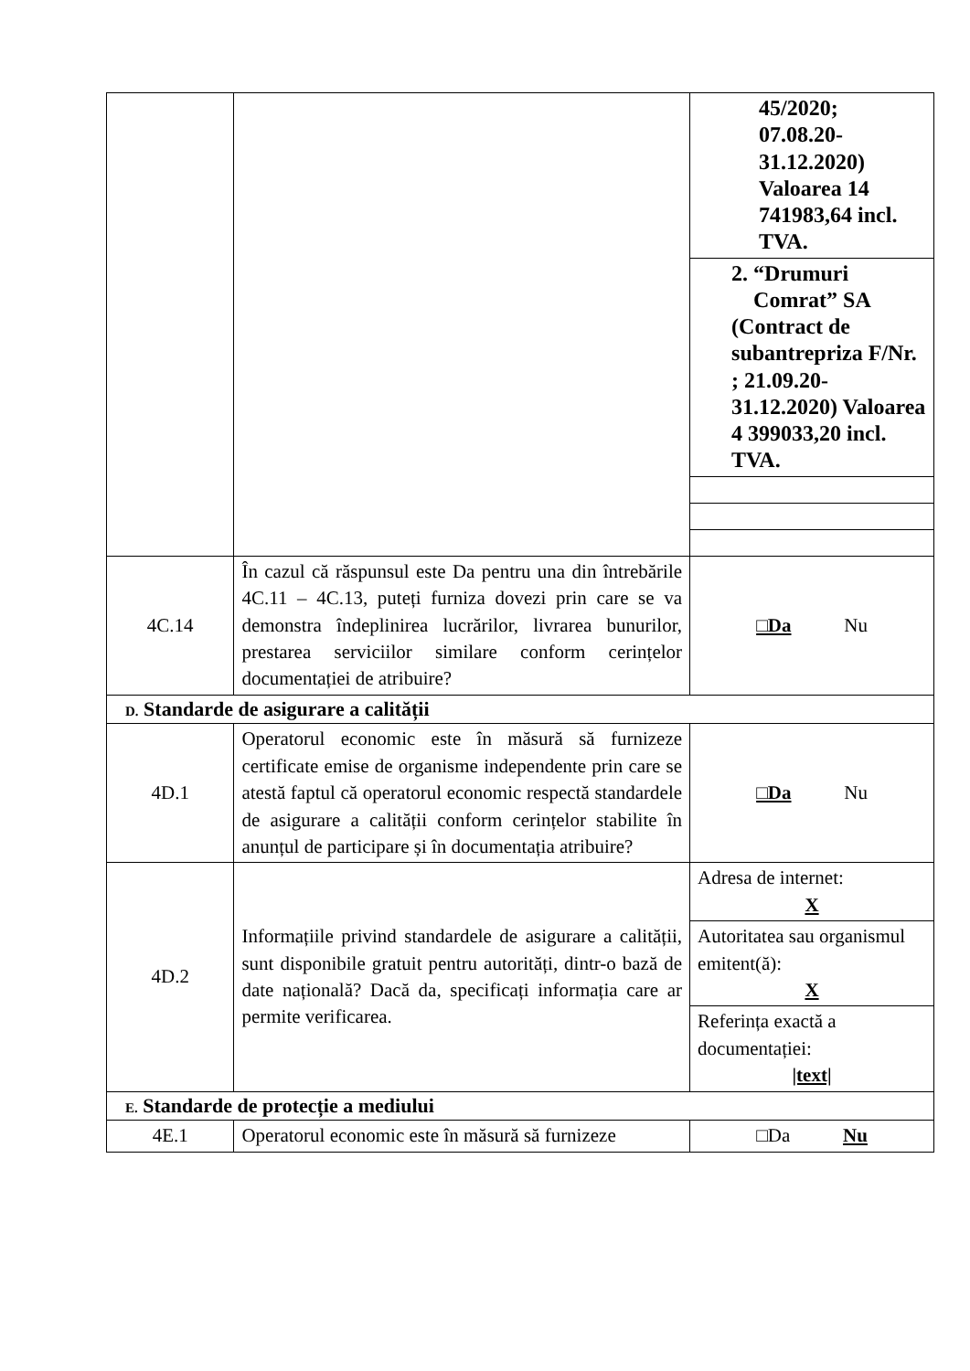| | | 45/2020; 07.08.20-31.12.2020) Valoarea 14 741983,64 incl. TVA. |
| | | 2. “Drumuri Comrat” SA (Contract de subantrepriza F/Nr. ; 21.09.20-31.12.2020) Valoarea 4 399033,20 incl. TVA. |
| 4C.14 | În cazul că răspunsul este Da pentru una din întrebările 4C.11 – 4C.13, puteți furniza dovezi prin care se va demonstra îndeplinirea lucrărilor, livrarea bunurilor, prestarea serviciilor similare conform cerințelor documentației de atribuire? | □Da Nu |
| D. Standarde de asigurare a calității | | |
| 4D.1 | Operatorul economic este în măsură să furnizeze certificate emise de organisme independente prin care se atestă faptul că operatorul economic respectă standardele de asigurare a calității conform cerințelor stabilite în anunțul de participare și în documentația atribuire? | □Da Nu |
| 4D.2 | Informațiile privind standardele de asigurare a calității, sunt disponibile gratuit pentru autorități, dintr-o bază de date națională? Dacă da, specificați informația care ar permite verificarea. | Adresa de internet: X |
| | | Autoritatea sau organismul emitent(ă): X |
| | | Referința exactă a documentației: /text/ |
| E. Standarde de protecție a mediului | | |
| 4E.1 | Operatorul economic este în măsură să furnizeze | □Da Nu |